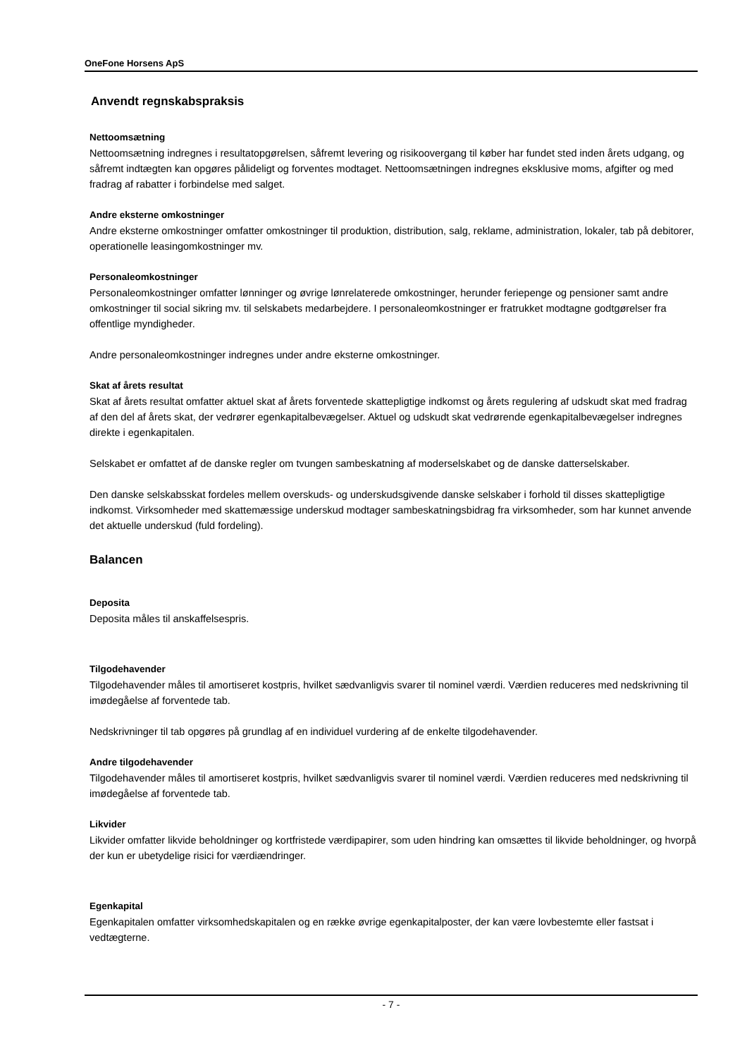OneFone Horsens ApS
Anvendt regnskabspraksis
Nettoomsætning
Nettoomsætning indregnes i resultatopgørelsen, såfremt levering og risikoovergang til køber har fundet sted inden årets udgang, og såfremt indtægten kan opgøres pålideligt og forventes modtaget. Nettoomsætningen indregnes eksklusive moms, afgifter og med fradrag af rabatter i forbindelse med salget.
Andre eksterne omkostninger
Andre eksterne omkostninger omfatter omkostninger til produktion, distribution, salg, reklame, administration, lokaler, tab på debitorer, operationelle leasingomkostninger mv.
Personaleomkostninger
Personaleomkostninger omfatter lønninger og øvrige lønrelaterede omkostninger, herunder feriepenge og pensioner samt andre omkostninger til social sikring mv. til selskabets medarbejdere. I personaleomkostninger er fratrukket modtagne godtgørelser fra offentlige myndigheder.
Andre personaleomkostninger indregnes under andre eksterne omkostninger.
Skat af årets resultat
Skat af årets resultat omfatter aktuel skat af årets forventede skattepligtige indkomst og årets regulering af udskudt skat med fradrag af den del af årets skat, der vedrører egenkapitalbevægelser. Aktuel og udskudt skat vedrørende egenkapitalbevægelser indregnes direkte i egenkapitalen.
Selskabet er omfattet af de danske regler om tvungen sambeskatning af moderselskabet og de danske datterselskaber.
Den danske selskabsskat fordeles mellem overskuds- og underskudsgivende danske selskaber i forhold til disses skattepligtige indkomst. Virksomheder med skattemæssige underskud modtager sambeskatningsbidrag fra virksomheder, som har kunnet anvende det aktuelle underskud (fuld fordeling).
Balancen
Deposita
Deposita måles til anskaffelsespris.
Tilgodehavender
Tilgodehavender måles til amortiseret kostpris, hvilket sædvanligvis svarer til nominel værdi. Værdien reduceres med nedskrivning til imødegåelse af forventede tab.
Nedskrivninger til tab opgøres på grundlag af en individuel vurdering af de enkelte tilgodehavender.
Andre tilgodehavender
Tilgodehavender måles til amortiseret kostpris, hvilket sædvanligvis svarer til nominel værdi. Værdien reduceres med nedskrivning til imødegåelse af forventede tab.
Likvider
Likvider omfatter likvide beholdninger og kortfristede værdipapirer, som uden hindring kan omsættes til likvide beholdninger, og hvorpå der kun er ubetydelige risici for værdiændringer.
Egenkapital
Egenkapitalen omfatter virksomhedskapitalen og en række øvrige egenkapitalposter, der kan være lovbestemte eller fastsat i vedtægterne.
- 7 -